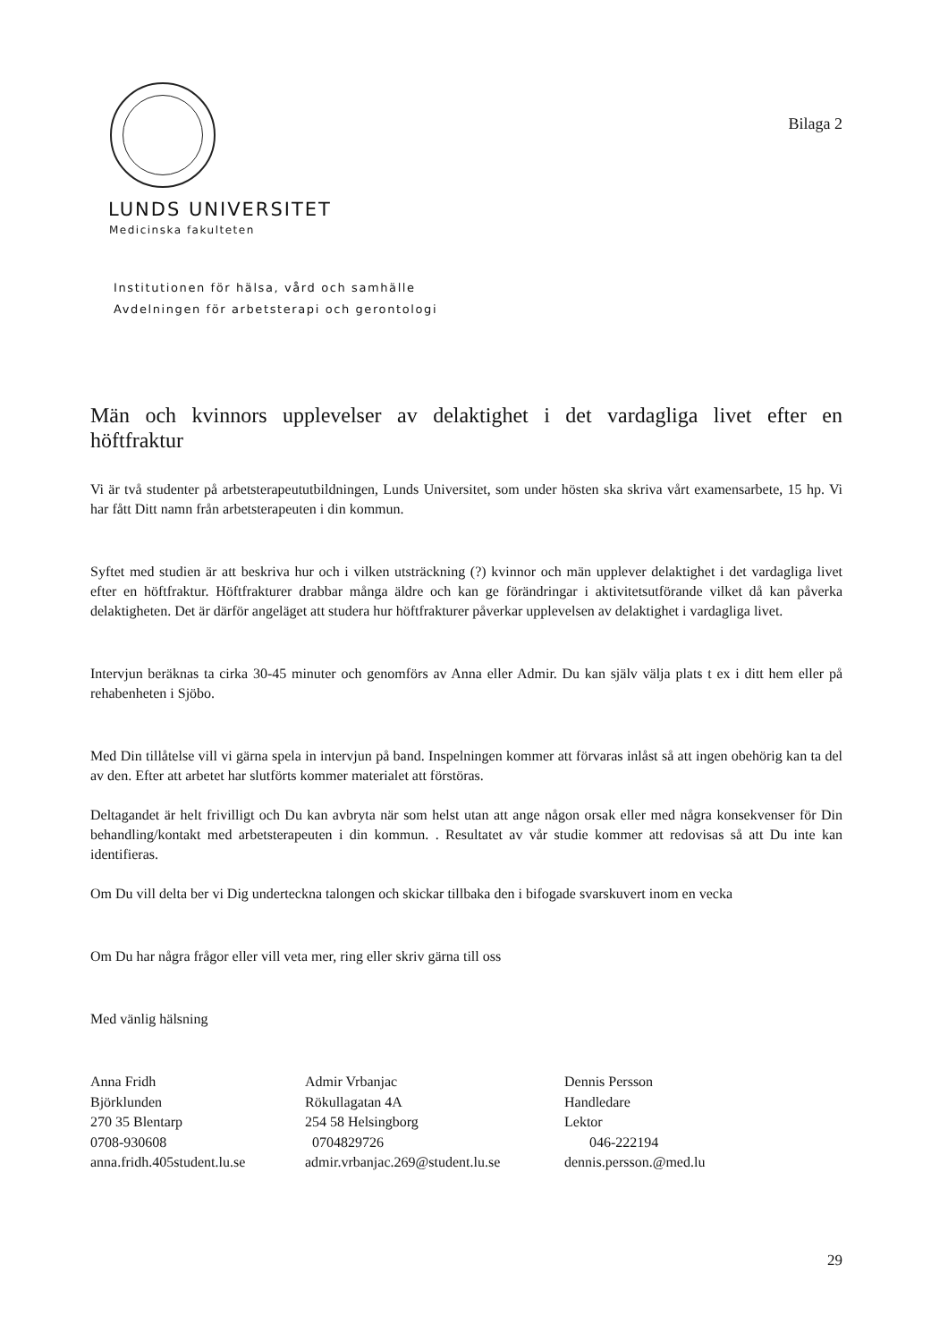Bilaga 2
LUNDS UNIVERSITET
Medicinska fakulteten
Institutionen för hälsa, vård och samhälle
Avdelningen för arbetsterapi och gerontologi
Män och kvinnors upplevelser av delaktighet i det vardagliga livet efter en höftfraktur
Vi är två studenter på arbetsterapeututbildningen, Lunds Universitet, som under hösten ska skriva vårt examensarbete, 15 hp. Vi har fått Ditt namn från arbetsterapeuten i din kommun.
Syftet med studien är att beskriva hur och i vilken utsträckning (?) kvinnor och män upplever delaktighet i det vardagliga livet efter en höftfraktur. Höftfrakturer drabbar många äldre och kan ge förändringar i aktivitetsutförande vilket då kan påverka delaktigheten. Det är därför angeläget att studera hur höftfrakturer påverkar upplevelsen av delaktighet i vardagliga livet.
Intervjun beräknas ta cirka 30-45 minuter och genomförs av Anna eller Admir. Du kan själv välja plats t ex i ditt hem eller på rehabenheten i Sjöbo.
Med Din tillåtelse vill vi gärna spela in intervjun på band. Inspelningen kommer att förvaras inlåst så att ingen obehörig kan ta del av den. Efter att arbetet har slutförts kommer materialet att förstöras.
Deltagandet är helt frivilligt och Du kan avbryta när som helst utan att ange någon orsak eller med några konsekvenser för Din behandling/kontakt med arbetsterapeuten i din kommun. . Resultatet av vår studie kommer att redovisas så att Du inte kan identifieras.
Om Du vill delta ber vi Dig underteckna talongen och skickar tillbaka den i bifogade svarskuvert inom en vecka
Om Du har några frågor eller vill veta mer, ring eller skriv gärna till oss
Med vänlig hälsning
Anna Fridh
Björklunden
270 35 Blentarp
0708-930608
anna.fridh.405student.lu.se
Admir Vrbanjac
Rökullagatan 4A
254 58 Helsingborg
0704829726
admir.vrbanjac.269@student.lu.se
Dennis Persson
Handledare
Lektor
046-222194
dennis.persson.@med.lu
29